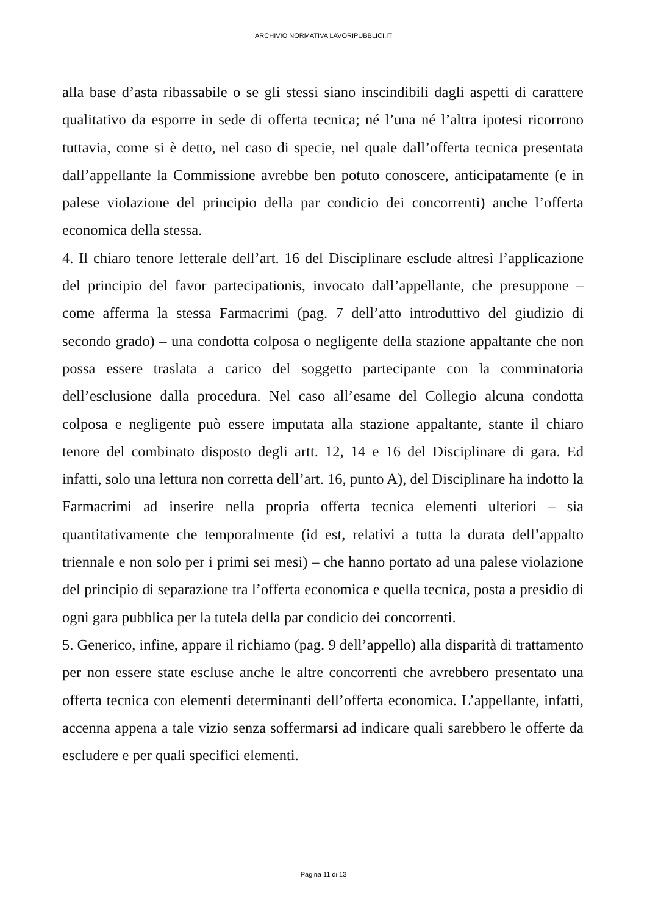ARCHIVIO NORMATIVA LAVORIPUBBLICI.IT
alla base d’asta ribassabile o se gli stessi siano inscindibili dagli aspetti di carattere qualitativo da esporre in sede di offerta tecnica; né l’una né l’altra ipotesi ricorrono tuttavia, come si è detto, nel caso di specie, nel quale dall’offerta tecnica presentata dall’appellante la Commissione avrebbe ben potuto conoscere, anticipatamente (e in palese violazione del principio della par condicio dei concorrenti) anche l’offerta economica della stessa.
4. Il chiaro tenore letterale dell’art. 16 del Disciplinare esclude altresì l’applicazione del principio del favor partecipationis, invocato dall’appellante, che presuppone – come afferma la stessa Farmacrimi (pag. 7 dell’atto introduttivo del giudizio di secondo grado) – una condotta colposa o negligente della stazione appaltante che non possa essere traslata a carico del soggetto partecipante con la comminatoria dell’esclusione dalla procedura. Nel caso all’esame del Collegio alcuna condotta colposa e negligente può essere imputata alla stazione appaltante, stante il chiaro tenore del combinato disposto degli artt. 12, 14 e 16 del Disciplinare di gara. Ed infatti, solo una lettura non corretta dell’art. 16, punto A), del Disciplinare ha indotto la Farmacrimi ad inserire nella propria offerta tecnica elementi ulteriori – sia quantitativamente che temporalmente (id est, relativi a tutta la durata dell’appalto triennale e non solo per i primi sei mesi) – che hanno portato ad una palese violazione del principio di separazione tra l’offerta economica e quella tecnica, posta a presidio di ogni gara pubblica per la tutela della par condicio dei concorrenti.
5. Generico, infine, appare il richiamo (pag. 9 dell’appello) alla disparità di trattamento per non essere state escluse anche le altre concorrenti che avrebbero presentato una offerta tecnica con elementi determinanti dell’offerta economica. L’appellante, infatti, accenna appena a tale vizio senza soffermarsi ad indicare quali sarebbero le offerte da escludere e per quali specifici elementi.
Pagina 11 di 13